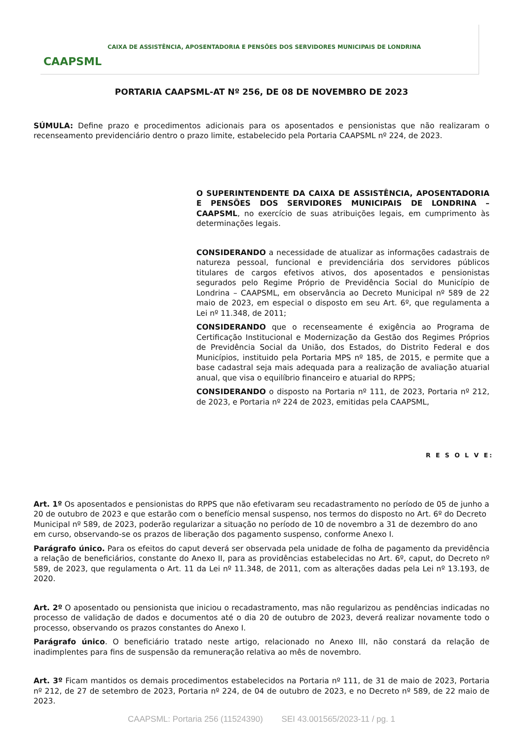CAAPSML
CAIXA DE ASSISTÊNCIA, APOSENTADORIA E PENSÕES DOS SERVIDORES MUNICIPAIS DE LONDRINA
PORTARIA CAAPSML-AT Nº 256, DE 08 DE NOVEMBRO DE 2023
SÚMULA: Define prazo e procedimentos adicionais para os aposentados e pensionistas que não realizaram o recenseamento previdenciário dentro o prazo limite, estabelecido pela Portaria CAAPSML nº 224, de 2023.
O SUPERINTENDENTE DA CAIXA DE ASSISTÊNCIA, APOSENTADORIA E PENSÕES DOS SERVIDORES MUNICIPAIS DE LONDRINA – CAAPSML, no exercício de suas atribuições legais, em cumprimento às determinações legais.
CONSIDERANDO a necessidade de atualizar as informações cadastrais de natureza pessoal, funcional e previdenciária dos servidores públicos titulares de cargos efetivos ativos, dos aposentados e pensionistas segurados pelo Regime Próprio de Previdência Social do Município de Londrina – CAAPSML, em observância ao Decreto Municipal nº 589 de 22 maio de 2023, em especial o disposto em seu Art. 6º, que regulamenta a Lei nº 11.348, de 2011;
CONSIDERANDO que o recenseamente é exigência ao Programa de Certificação Institucional e Modernização da Gestão dos Regimes Próprios de Previdência Social da União, dos Estados, do Distrito Federal e dos Municípios, instituido pela Portaria MPS nº 185, de 2015, e permite que a base cadastral seja mais adequada para a realização de avaliação atuarial anual, que visa o equilíbrio financeiro e atuarial do RPPS;
CONSIDERANDO o disposto na Portaria nº 111, de 2023, Portaria nº 212, de 2023, e Portaria nº 224 de 2023, emitidas pela CAAPSML,
R E S O L V E:
Art. 1º Os aposentados e pensionistas do RPPS que não efetivaram seu recadastramento no período de 05 de junho a 20 de outubro de 2023 e que estarão com o benefício mensal suspenso, nos termos do disposto no Art. 6º do Decreto Municipal nº 589, de 2023, poderão regularizar a situação no período de 10 de novembro a 31 de dezembro do ano em curso, observando-se os prazos de liberação dos pagamento suspenso, conforme Anexo I.
Parágrafo único. Para os efeitos do caput deverá ser observada pela unidade de folha de pagamento da previdência a relação de beneficiários, constante do Anexo II, para as providências estabelecidas no Art. 6º, caput, do Decreto nº 589, de 2023, que regulamenta o Art. 11 da Lei nº 11.348, de 2011, com as alterações dadas pela Lei nº 13.193, de 2020.
Art. 2º O aposentado ou pensionista que iniciou o recadastramento, mas não regularizou as pendências indicadas no processo de validação de dados e documentos até o dia 20 de outubro de 2023, deverá realizar novamente todo o processo, observando os prazos constantes do Anexo I.
Parágrafo único. O beneficiário tratado neste artigo, relacionado no Anexo III, não constará da relação de inadimplentes para fins de suspensão da remuneração relativa ao mês de novembro.
Art. 3º Ficam mantidos os demais procedimentos estabelecidos na Portaria nº 111, de 31 de maio de 2023, Portaria nº 212, de 27 de setembro de 2023, Portaria nº 224, de 04 de outubro de 2023, e no Decreto nº 589, de 22 maio de 2023.
CAAPSML: Portaria 256 (11524390) SEI 43.001565/2023-11 / pg. 1